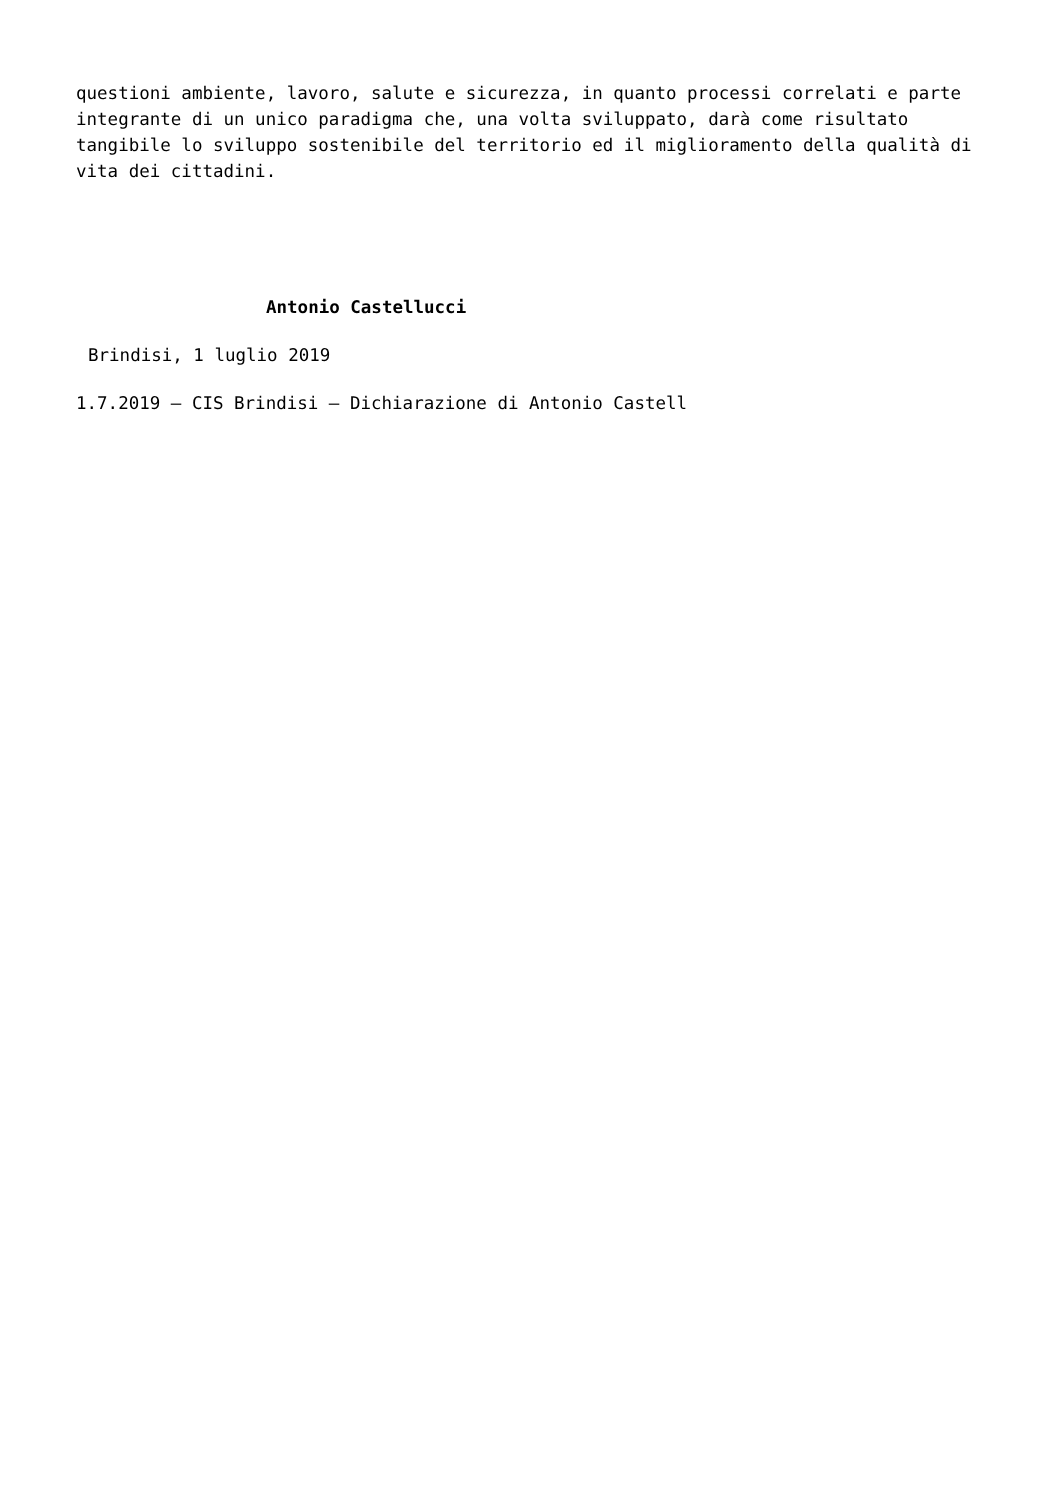questioni ambiente, lavoro, salute e sicurezza, in quanto processi correlati e parte integrante di un unico paradigma che, una volta sviluppato, darà come risultato tangibile lo sviluppo sostenibile del territorio ed il miglioramento della qualità di vita dei cittadini.
Antonio Castellucci
Brindisi, 1 luglio 2019
1.7.2019 – CIS Brindisi – Dichiarazione di Antonio Castell